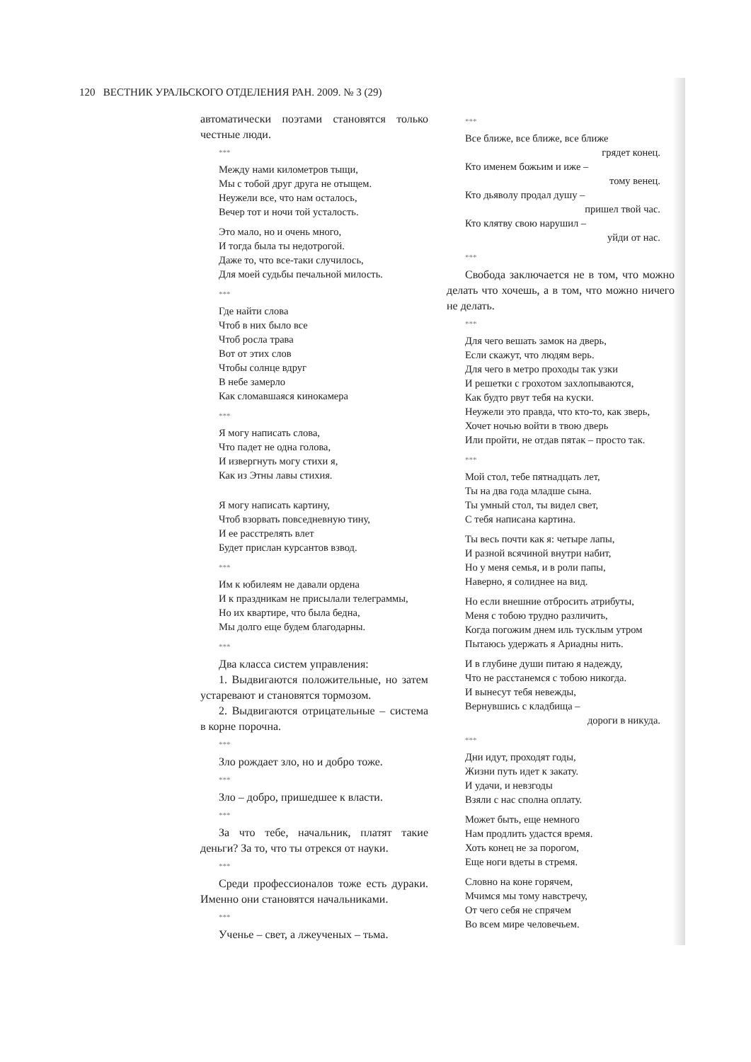120 ВЕСТНИК УРАЛЬСКОГО ОТДЕЛЕНИЯ РАН. 2009. № 3 (29)
автоматически поэтами становятся только честные люди.
***
Между нами километров тыщи,
Мы с тобой друг друга не отыщем.
Неужели все, что нам осталось,
Вечер тот и ночи той усталость.
Это мало, но и очень много,
И тогда была ты недотрогой.
Даже то, что все-таки случилось,
Для моей судьбы печальной милость.
***
Где найти слова
Чтоб в них было все
Чтоб росла трава
Вот от этих слов
Чтобы солнце вдруг
В небе замерло
Как сломавшаяся кинокамера
***
Я могу написать слова,
Что падет не одна голова,
И извергнуть могу стихи я,
Как из Этны лавы стихия.
Я могу написать картину,
Чтоб взорвать повседневную тину,
И ее расстрелять влет
Будет прислан курсантов взвод.
***
Им к юбилеям не давали ордена
И к праздникам не присылали телеграммы,
Но их квартире, что была бедна,
Мы долго еще будем благодарны.
***
Два класса систем управления:
1. Выдвигаются положительные, но затем устаревают и становятся тормозом.
2. Выдвигаются отрицательные – система в корне порочна.
***
Зло рождает зло, но и добро тоже.
***
Зло – добро, пришедшее к власти.
***
За что тебе, начальник, платят такие деньги? За то, что ты отрекся от науки.
***
Среди профессионалов тоже есть дураки. Именно они становятся начальниками.
***
Ученье – свет, а лжеученых – тьма.
***
Все ближе, все ближе, все ближе
грядет конец.
Кто именем божьим и иже –
тому венец.
Кто дьяволу продал душу –
пришел твой час.
Кто клятву свою нарушил –
уйди от нас.
***
Свобода заключается не в том, что можно делать что хочешь, а в том, что можно ничего не делать.
***
Для чего вешать замок на дверь,
Если скажут, что людям верь.
Для чего в метро проходы так узки
И решетки с грохотом захлопываются,
Как будто рвут тебя на куски.
Неужели это правда, что кто-то, как зверь,
Хочет ночью войти в твою дверь
Или пройти, не отдав пятак – просто так.
***
Мой стол, тебе пятнадцать лет,
Ты на два года младше сына.
Ты умный стол, ты видел свет,
С тебя написана картина.
Ты весь почти как я: четыре лапы,
И разной всячиной внутри набит,
Но у меня семья, и в роли папы,
Наверно, я солиднее на вид.
Но если внешние отбросить атрибуты,
Меня с тобою трудно различить,
Когда погожим днем иль тусклым утром
Пытаюсь удержать я Ариадны нить.
И в глубине души питаю я надежду,
Что не расстанемся с тобою никогда.
И вынесут тебя невежды,
Вернувшись с кладбища –
дороги в никуда.
***
Дни идут, проходят годы,
Жизни путь идет к закату.
И удачи, и невзгоды
Взяли с нас сполна оплату.
Может быть, еще немного
Нам продлить удастся время.
Хоть конец не за порогом,
Еще ноги вдеты в стремя.
Словно на коне горячем,
Мчимся мы тому навстречу,
От чего себя не спрячем
Во всем мире человечьем.